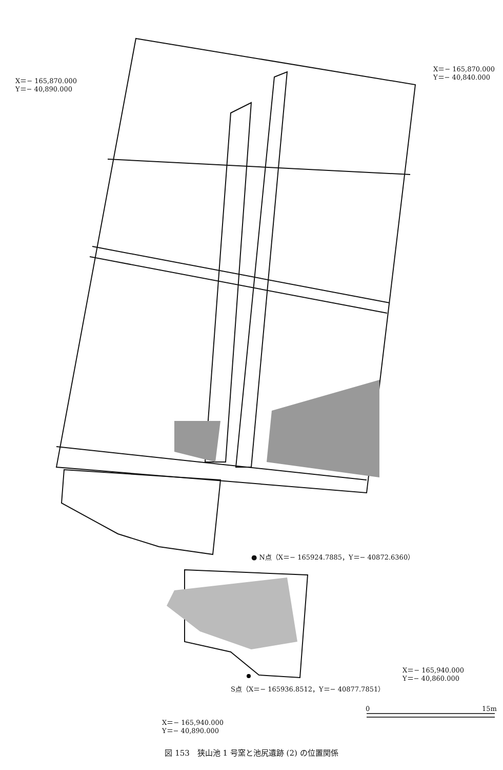X＝− 165,870.000
Y＝− 40,890.000
X＝− 165,870.000
Y＝− 40,840.000
● N点（X＝− 165924.7885，Y＝− 40872.6360）
X＝− 165,940.000
Y＝− 40,860.000
S点（X＝− 165936.8512，Y＝− 40877.7851）
X＝− 165,940.000
Y＝− 40,890.000
0 15m
図 153　狭山池 1 号窯と池尻遺跡 (2) の位置関係